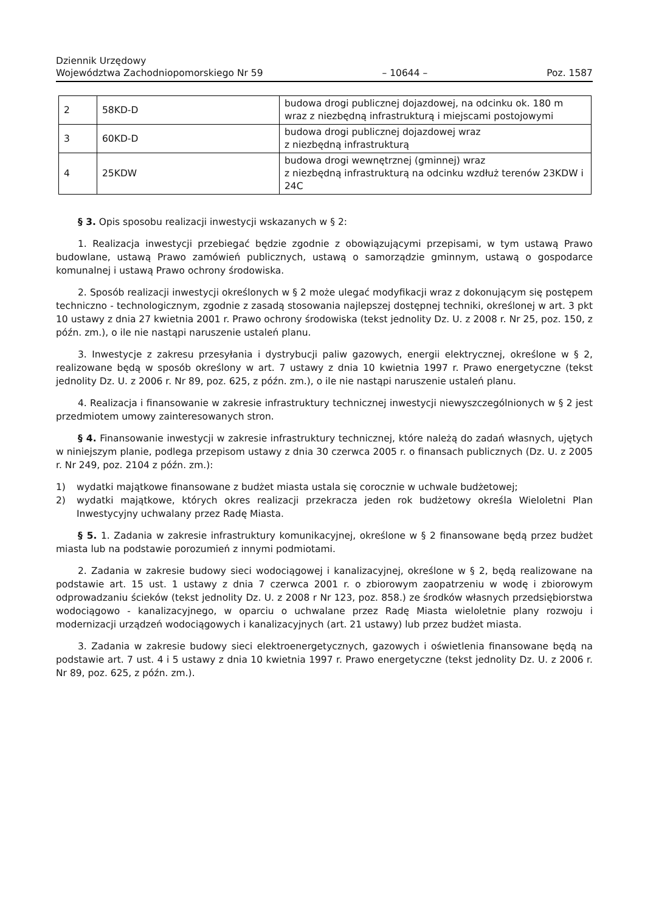Dziennik Urzędowy
Województwa Zachodniopomorskiego Nr 59
– 10644 –
Poz. 1587
| 2 | 58KD-D | budowa drogi publicznej dojazdowej, na odcinku ok. 180 m wraz z niezbędną infrastrukturą i miejscami postojowymi |
| 3 | 60KD-D | budowa drogi publicznej dojazdowej wraz z niezbędną infrastrukturą |
| 4 | 25KDW | budowa drogi wewnętrznej (gminnej) wraz z niezbędną infrastrukturą na odcinku wzdłuż terenów 23KDW i 24C |
§ 3. Opis sposobu realizacji inwestycji wskazanych w § 2:
1. Realizacja inwestycji przebiegać będzie zgodnie z obowiązującymi przepisami, w tym ustawą Prawo budowlane, ustawą Prawo zamówień publicznych, ustawą o samorządzie gminnym, ustawą o gospodarce komunalnej i ustawą Prawo ochrony środowiska.
2. Sposób realizacji inwestycji określonych w § 2 może ulegać modyfikacji wraz z dokonującym się postępem techniczno - technologicznym, zgodnie z zasadą stosowania najlepszej dostępnej techniki, określonej w art. 3 pkt 10 ustawy z dnia 27 kwietnia 2001 r. Prawo ochrony środowiska (tekst jednolity Dz. U. z 2008 r. Nr 25, poz. 150, z późn. zm.), o ile nie nastąpi naruszenie ustaleń planu.
3. Inwestycje z zakresu przesyłania i dystrybucji paliw gazowych, energii elektrycznej, określone w § 2, realizowane będą w sposób określony w art. 7 ustawy z dnia 10 kwietnia 1997 r. Prawo energetyczne (tekst jednolity Dz. U. z 2006 r. Nr 89, poz. 625, z późn. zm.), o ile nie nastąpi naruszenie ustaleń planu.
4. Realizacja i finansowanie w zakresie infrastruktury technicznej inwestycji niewyszczególnionych w § 2 jest przedmiotem umowy zainteresowanych stron.
§ 4. Finansowanie inwestycji w zakresie infrastruktury technicznej, które należą do zadań własnych, ujętych w niniejszym planie, podlega przepisom ustawy z dnia 30 czerwca 2005 r. o finansach publicznych (Dz. U. z 2005 r. Nr 249, poz. 2104 z późn. zm.):
1) wydatki majątkowe finansowane z budżet miasta ustala się corocznie w uchwale budżetowej;
2) wydatki majątkowe, których okres realizacji przekracza jeden rok budżetowy określa Wieloletni Plan Inwestycyjny uchwalany przez Radę Miasta.
§ 5. 1. Zadania w zakresie infrastruktury komunikacyjnej, określone w § 2 finansowane będą przez budżet miasta lub na podstawie porozumień z innymi podmiotami.
2. Zadania w zakresie budowy sieci wodociągowej i kanalizacyjnej, określone w § 2, będą realizowane na podstawie art. 15 ust. 1 ustawy z dnia 7 czerwca 2001 r. o zbiorowym zaopatrzeniu w wodę i zbiorowym odprowadzaniu ścieków (tekst jednolity Dz. U. z 2008 r Nr 123, poz. 858.) ze środków własnych przedsiębiorstwa wodociągowo - kanalizacyjnego, w oparciu o uchwalane przez Radę Miasta wieloletnie plany rozwoju i modernizacji urządzeń wodociągowych i kanalizacyjnych (art. 21 ustawy) lub przez budżet miasta.
3. Zadania w zakresie budowy sieci elektroenergetycznych, gazowych i oświetlenia finansowane będą na podstawie art. 7 ust. 4 i 5 ustawy z dnia 10 kwietnia 1997 r. Prawo energetyczne (tekst jednolity Dz. U. z 2006 r. Nr 89, poz. 625, z późn. zm.).